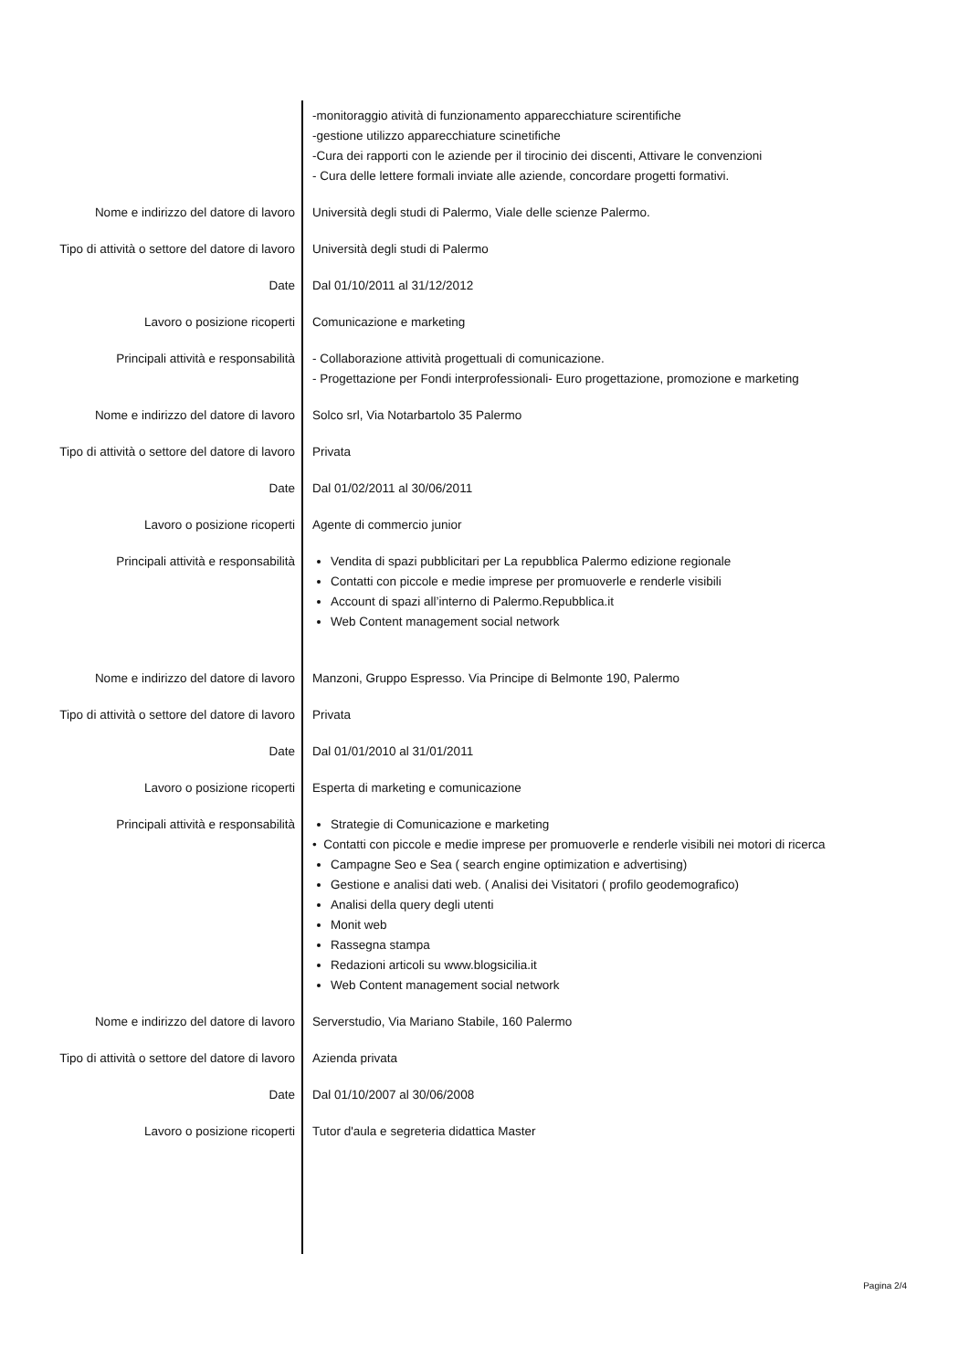-monitoraggio atività di funzionamento apparecchiature scirentifiche
-gestione utilizzo apparecchiature scinetifiche
-Cura dei rapporti con le aziende per il tirocinio dei discenti, Attivare le convenzioni
- Cura delle lettere formali inviate alle aziende, concordare progetti formativi.
Nome e indirizzo del datore di lavoro Università degli studi di Palermo, Viale delle scienze Palermo.
Tipo di attività o settore del datore di lavoro
Università degli studi di Palermo
Date Dal 01/10/2011 al 31/12/2012
Lavoro o posizione ricoperti Comunicazione e marketing
Principali attività e responsabilità - Collaborazione attività progettuali di comunicazione.
- Progettazione per Fondi interprofessionali- Euro progettazione, promozione e marketing
Nome e indirizzo del datore di lavoro Solco srl, Via Notarbartolo 35 Palermo
Tipo di attività o settore del datore di lavoro
Privata
Date Dal 01/02/2011 al 30/06/2011
Lavoro o posizione ricoperti Agente di commercio junior
Principali attività e responsabilità Vendita di spazi pubblicitari per La repubblica Palermo edizione regionale
Contatti con piccole e medie imprese per promuoverle e renderle visibili
Account di spazi all’interno di Palermo.Repubblica.it
Web Content management social network
Nome e indirizzo del datore di lavoro Manzoni, Gruppo Espresso. Via Principe di Belmonte 190, Palermo
Tipo di attività o settore del datore di lavoro
Privata
Date Dal 01/01/2010 al 31/01/2011
Lavoro o posizione ricoperti Esperta di marketing e comunicazione
Principali attività e responsabilità Strategie di Comunicazione e marketing
• Contatti con piccole e medie imprese per promuoverle e renderle visibili nei motori di ricerca
Campagne Seo e Sea ( search engine optimization e advertising)
Gestione e analisi dati web. ( Analisi dei Visitatori ( profilo geodemografico)
Analisi della query degli utenti
Monit web
Rassegna stampa
Redazioni articoli su www.blogsicilia.it
Web Content management social network
Nome e indirizzo del datore di lavoro Serverstudio, Via Mariano Stabile, 160 Palermo
Tipo di attività o settore del datore di lavoro
Azienda privata
Date Dal 01/10/2007 al 30/06/2008
Lavoro o posizione ricoperti Tutor d'aula e segreteria didattica Master
Pagina 2/4